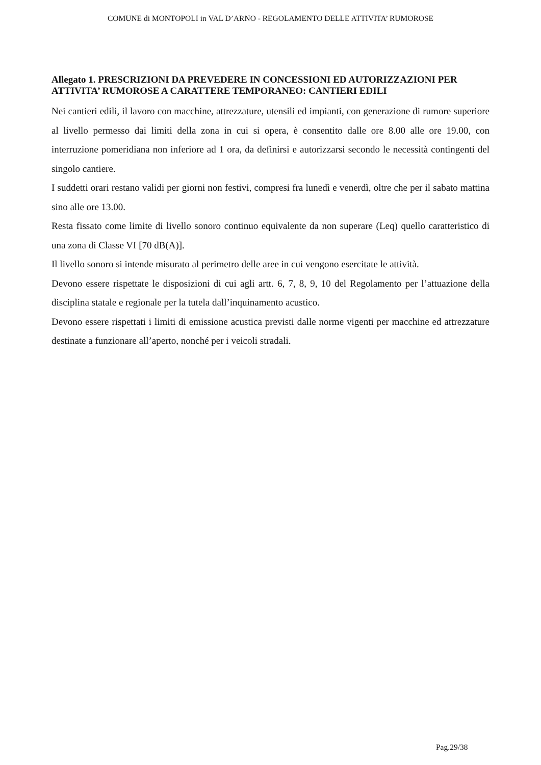COMUNE di MONTOPOLI in VAL D’ARNO - REGOLAMENTO DELLE ATTIVITA’ RUMOROSE
Allegato 1. PRESCRIZIONI DA PREVEDERE IN CONCESSIONI ED AUTORIZZAZIONI PER ATTIVITA’ RUMOROSE A CARATTERE TEMPORANEO: CANTIERI EDILI
Nei cantieri edili, il lavoro con macchine, attrezzature, utensili ed impianti, con generazione di rumore superiore al livello permesso dai limiti della zona in cui si opera, è consentito dalle ore 8.00 alle ore 19.00, con interruzione pomeridiana non inferiore ad 1 ora, da definirsi e autorizzarsi secondo le necessità contingenti del singolo cantiere.
I suddetti orari restano validi per giorni non festivi, compresi fra lunedì e venerdì, oltre che per il sabato mattina sino alle ore 13.00.
Resta fissato come limite di livello sonoro continuo equivalente da non superare (Leq) quello caratteristico di una zona di Classe VI [70 dB(A)].
Il livello sonoro si intende misurato al perimetro delle aree in cui vengono esercitate le attività.
Devono essere rispettate le disposizioni di cui agli artt. 6, 7, 8, 9, 10 del Regolamento per l’attuazione della disciplina statale e regionale per la tutela dall’inquinamento acustico.
Devono essere rispettati i limiti di emissione acustica previsti dalle norme vigenti per macchine ed attrezzature destinate a funzionare all’aperto, nonché per i veicoli stradali.
Pag.29/38